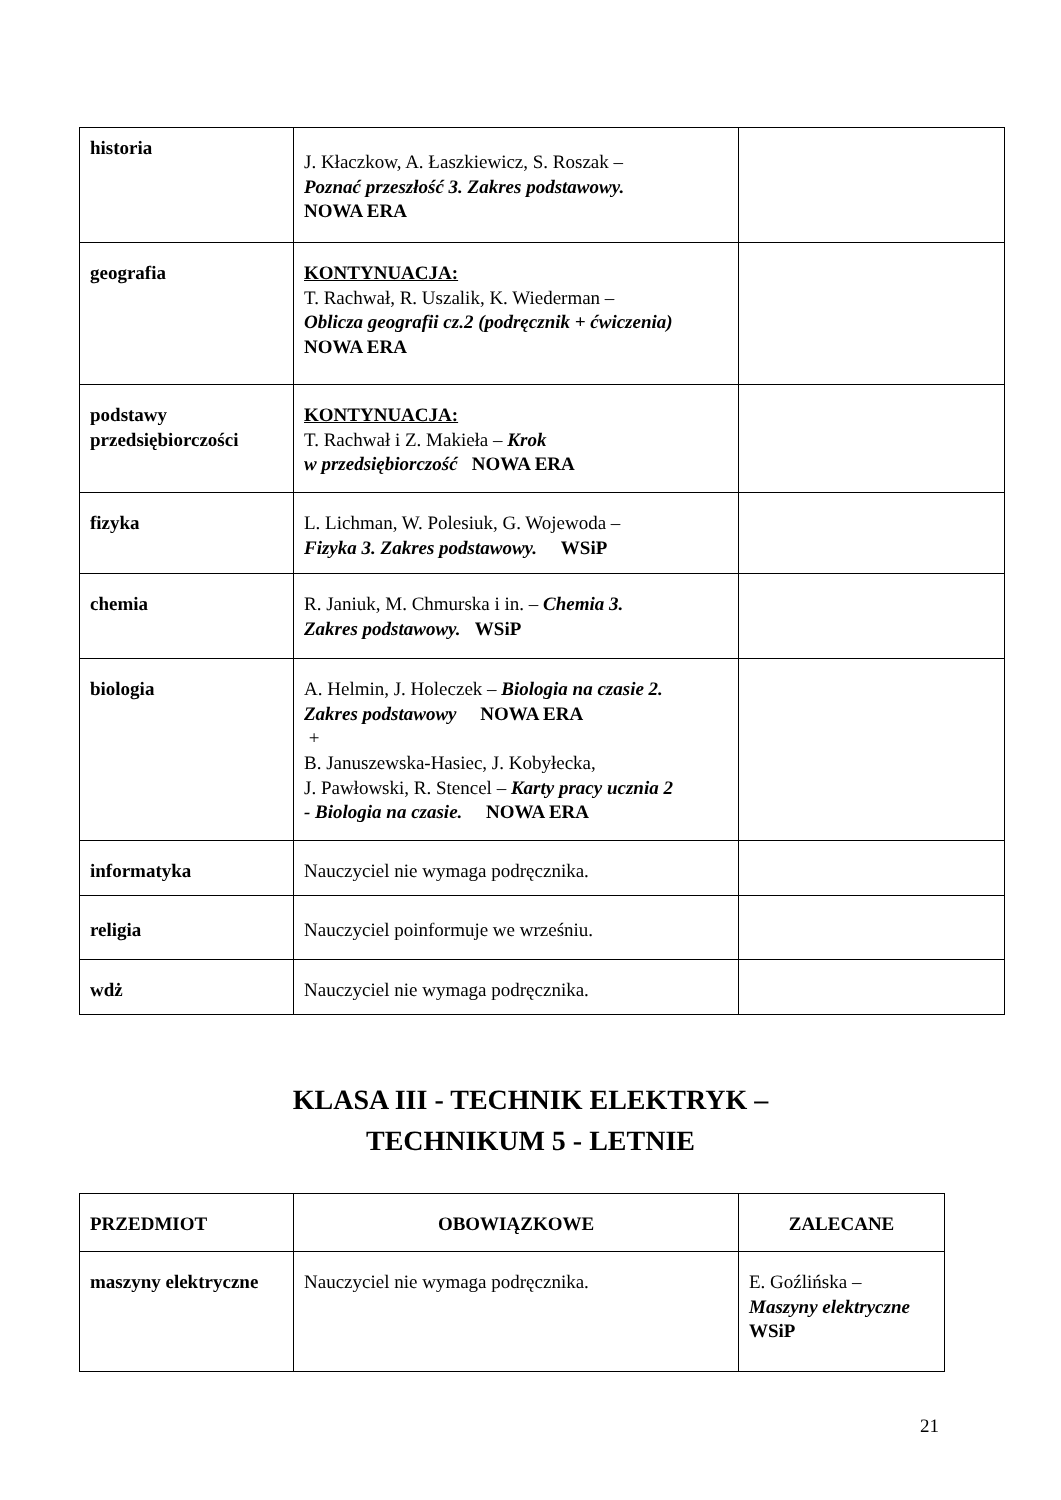| historia | J. Kłaczkow, A. Łaszkiewicz, S. Roszak – Poznać przeszłość 3. Zakres podstawowy. NOWA ERA | |
| geografia | KONTYNUACJA: T. Rachwał, R. Uszalik, K. Wiederman – Oblicza geografii cz.2 (podręcznik + ćwiczenia) NOWA ERA | |
| podstawy przedsiębiorczości | KONTYNUACJA: T. Rachwał i Z. Makieła – Krok w przedsiębiorczość NOWA ERA | |
| fizyka | L. Lichman, W. Polesiuk, G. Wojewoda – Fizyka 3. Zakres podstawowy. WSiP | |
| chemia | R. Janiuk, M. Chmurska i in. – Chemia 3. Zakres podstawowy. WSiP | |
| biologia | A. Helmin, J. Holeczek – Biologia na czasie 2. Zakres podstawowy NOWA ERA + B. Januszewska-Hasiec, J. Kobyłecka, J. Pawłowski, R. Stencel – Karty pracy ucznia 2 - Biologia na czasie. NOWA ERA | |
| informatyka | Nauczyciel nie wymaga podręcznika. | |
| religia | Nauczyciel poinformuje we wrześniu. | |
| wdż | Nauczyciel nie wymaga podręcznika. | |
KLASA III - TECHNIK ELEKTRYK –
TECHNIKUM 5 - LETNIE
| PRZEDMIOT | OBOWIĄZKOWE | ZALECANE |
| --- | --- | --- |
| maszyny elektryczne | Nauczyciel nie wymaga podręcznika. | E. Goźlińska – Maszyny elektryczne WSiP |
21